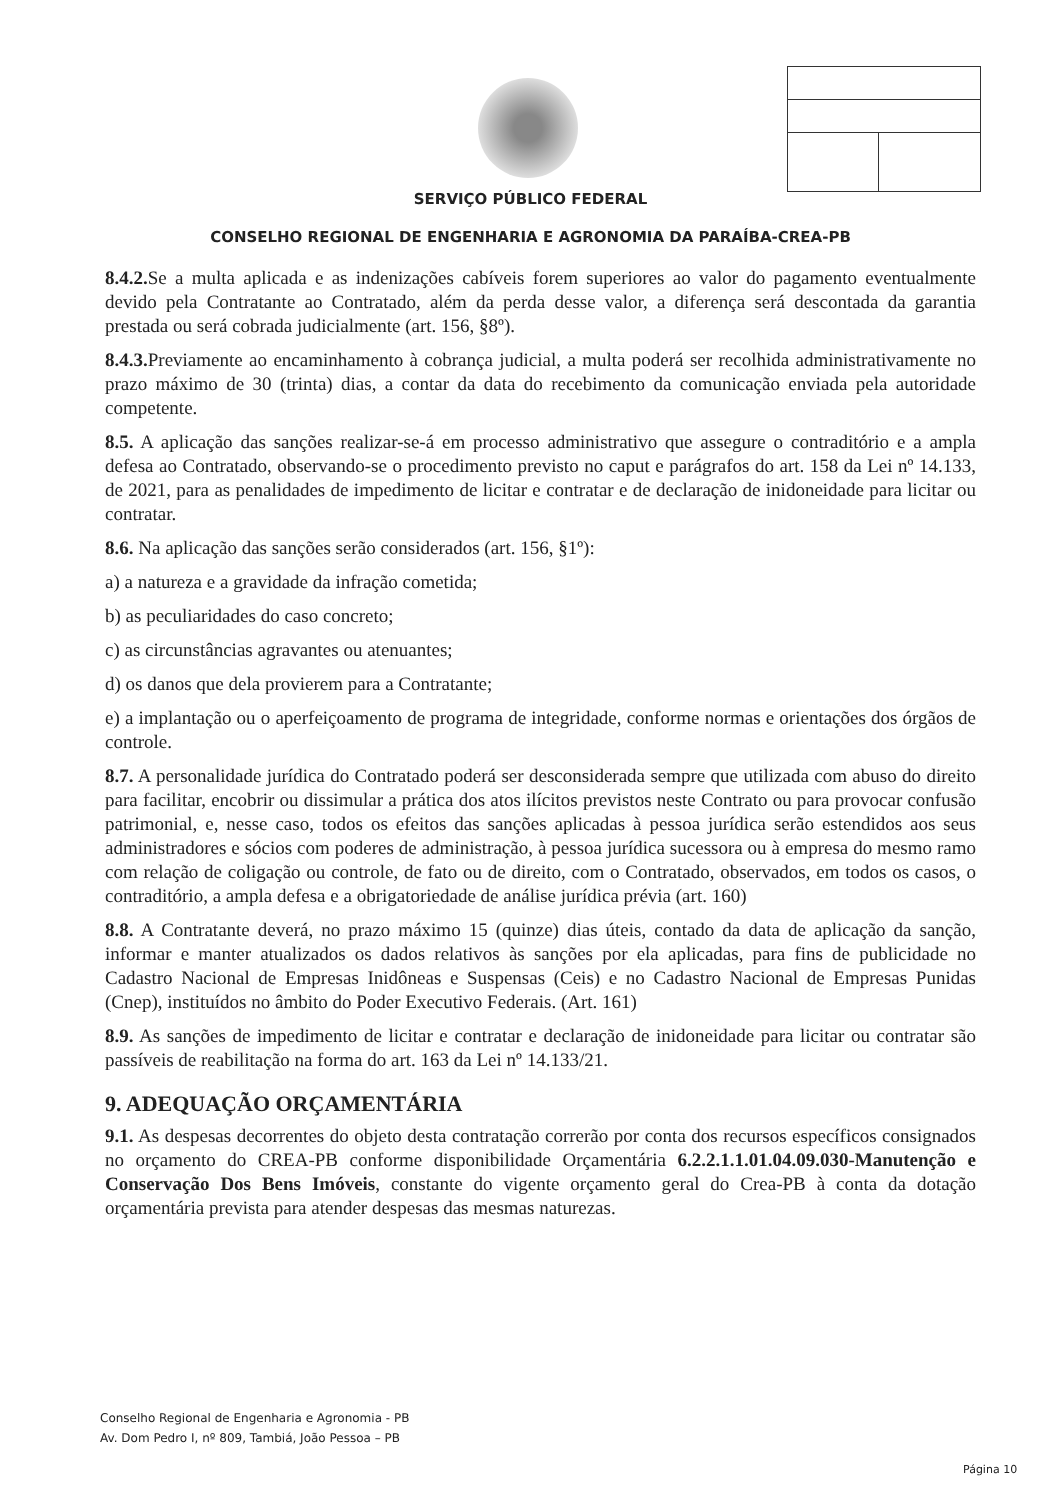SERVIÇO PÚBLICO FEDERAL
CONSELHO REGIONAL DE ENGENHARIA E AGRONOMIA DA PARAÍBA-CREA-PB
8.4.2. Se a multa aplicada e as indenizações cabíveis forem superiores ao valor do pagamento eventualmente devido pela Contratante ao Contratado, além da perda desse valor, a diferença será descontada da garantia prestada ou será cobrada judicialmente (art. 156, §8º).
8.4.3. Previamente ao encaminhamento à cobrança judicial, a multa poderá ser recolhida administrativamente no prazo máximo de 30 (trinta) dias, a contar da data do recebimento da comunicação enviada pela autoridade competente.
8.5. A aplicação das sanções realizar-se-á em processo administrativo que assegure o contraditório e a ampla defesa ao Contratado, observando-se o procedimento previsto no caput e parágrafos do art. 158 da Lei nº 14.133, de 2021, para as penalidades de impedimento de licitar e contratar e de declaração de inidoneidade para licitar ou contratar.
8.6. Na aplicação das sanções serão considerados (art. 156, §1º):
a) a natureza e a gravidade da infração cometida;
b) as peculiaridades do caso concreto;
c) as circunstâncias agravantes ou atenuantes;
d) os danos que dela provierem para a Contratante;
e) a implantação ou o aperfeiçoamento de programa de integridade, conforme normas e orientações dos órgãos de controle.
8.7. A personalidade jurídica do Contratado poderá ser desconsiderada sempre que utilizada com abuso do direito para facilitar, encobrir ou dissimular a prática dos atos ilícitos previstos neste Contrato ou para provocar confusão patrimonial, e, nesse caso, todos os efeitos das sanções aplicadas à pessoa jurídica serão estendidos aos seus administradores e sócios com poderes de administração, à pessoa jurídica sucessora ou à empresa do mesmo ramo com relação de coligação ou controle, de fato ou de direito, com o Contratado, observados, em todos os casos, o contraditório, a ampla defesa e a obrigatoriedade de análise jurídica prévia (art. 160)
8.8. A Contratante deverá, no prazo máximo 15 (quinze) dias úteis, contado da data de aplicação da sanção, informar e manter atualizados os dados relativos às sanções por ela aplicadas, para fins de publicidade no Cadastro Nacional de Empresas Inidôneas e Suspensas (Ceis) e no Cadastro Nacional de Empresas Punidas (Cnep), instituídos no âmbito do Poder Executivo Federais. (Art. 161)
8.9. As sanções de impedimento de licitar e contratar e declaração de inidoneidade para licitar ou contratar são passíveis de reabilitação na forma do art. 163 da Lei nº 14.133/21.
9. ADEQUAÇÃO ORÇAMENTÁRIA
9.1. As despesas decorrentes do objeto desta contratação correrão por conta dos recursos específicos consignados no orçamento do CREA-PB conforme disponibilidade Orçamentária 6.2.2.1.1.01.04.09.030-Manutenção e Conservação Dos Bens Imóveis, constante do vigente orçamento geral do Crea-PB à conta da dotação orçamentária prevista para atender despesas das mesmas naturezas.
Conselho Regional de Engenharia e Agronomia - PB
Av. Dom Pedro I, nº 809, Tambiá, João Pessoa – PB
Página 10